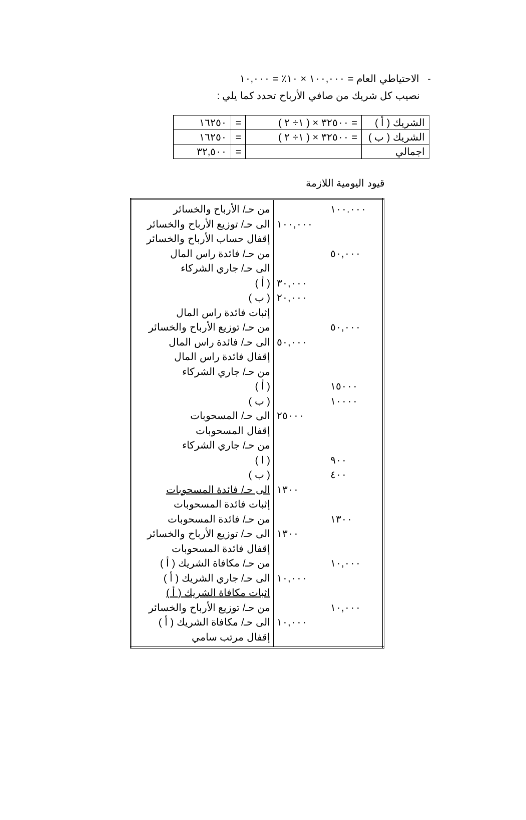- الاحتياطي العام = ١٠٠,٠٠٠ × ١٠٪ = ١٠,٠٠٠
نصيب كل شريك من صافي الأرباح تحدد كما يلي :
| الشريك ( أ ) | = ٣٢٥٠٠ × ( ١÷ ٢ ) | = | ١٦٢٥٠ |
| الشريك ( ب ) | = ٣٢٥٠٠ × ( ١÷ ٢ ) | = | ١٦٢٥٠ |
| اجمالي | | = | ٣٢,٥٠٠ |
قيود اليومية اللازمة
| ١٠٠.٠٠٠ ٥٠,٠٠٠ ٥٠,٠٠٠ ١٥٠٠٠ ١٠٠٠٠ ٩٠٠ ٤٠٠ ١٣٠٠ ١٠,٠٠٠ ١٠,٠٠٠ | ١٠٠,٠٠٠ ٣٠,٠٠٠ ٢٠,٠٠٠ ٥٠,٠٠٠ ٢٥٠٠٠ ١٣٠٠ ١٣٠٠ ١٠,٠٠٠ ١٠,٠٠٠ | من حـ/ الأرباح والخسائر الى حـ/ توزيع الأرباح والخسائر إقفال حساب الأرباح والخسائر من حـ/ فائدة راس المال الى حـ/ جاري الشركاء ( أ ) ( ب ) إثبات فائدة راس المال من حـ/ توزيع الأرباح والخسائر الى حـ/ فائدة راس المال إقفال فائدة راس المال من حـ/ جاري الشركاء ( أ ) ( ب ) الى حـ/ المسحوبات إقفال المسحوبات من حـ/ جاري الشركاء ( ا ) ( ب ) الى حـ/ فائدة المسحوبات إثبات فائدة المسحوبات من حـ/ فائدة المسحوبات الى حـ/ توزيع الأرباح والخسائر إقفال فائدة المسحوبات من حـ/ مكافاة الشريك ( أ ) الى حـ/ جاري الشريك ( أ ) اثبات مكافاة الشريك ( أ ) من حـ/ توزيع الأرباح والخسائر الى حـ/ مكافاة الشريك ( أ ) إقفال مرتب سامي |